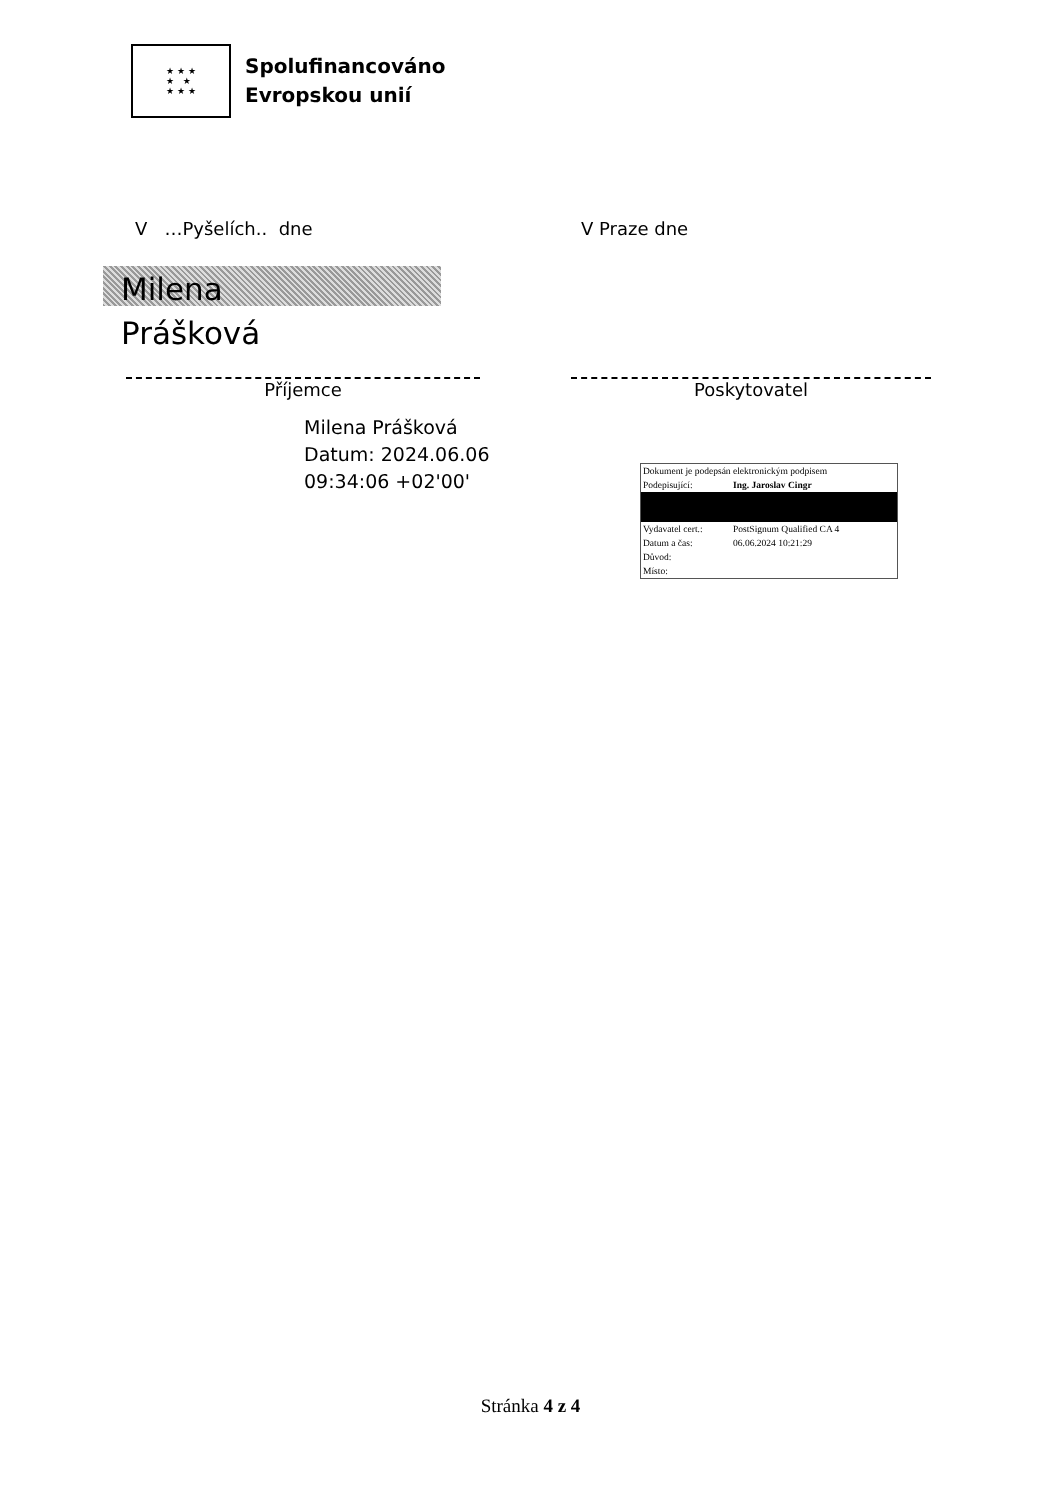★ ★ ★
★ ★
★ ★ ★
Spolufinancováno
Evropskou unií
V …Pyšelích.. dne
Milena Prášková
Milena Prášková
Datum: 2024.06.06
09:34:06 +02'00'
Příjemce
V Praze dne
Poskytovatel
Dokument je podepsán elektronickým podpisem
Podepisující: Ing. Jaroslav Cingr
Vydavatel cert.: PostSignum Qualified CA 4
Datum a čas: 06.06.2024 10:21:29
Důvod:
Místo:
Stránka 4 z 4